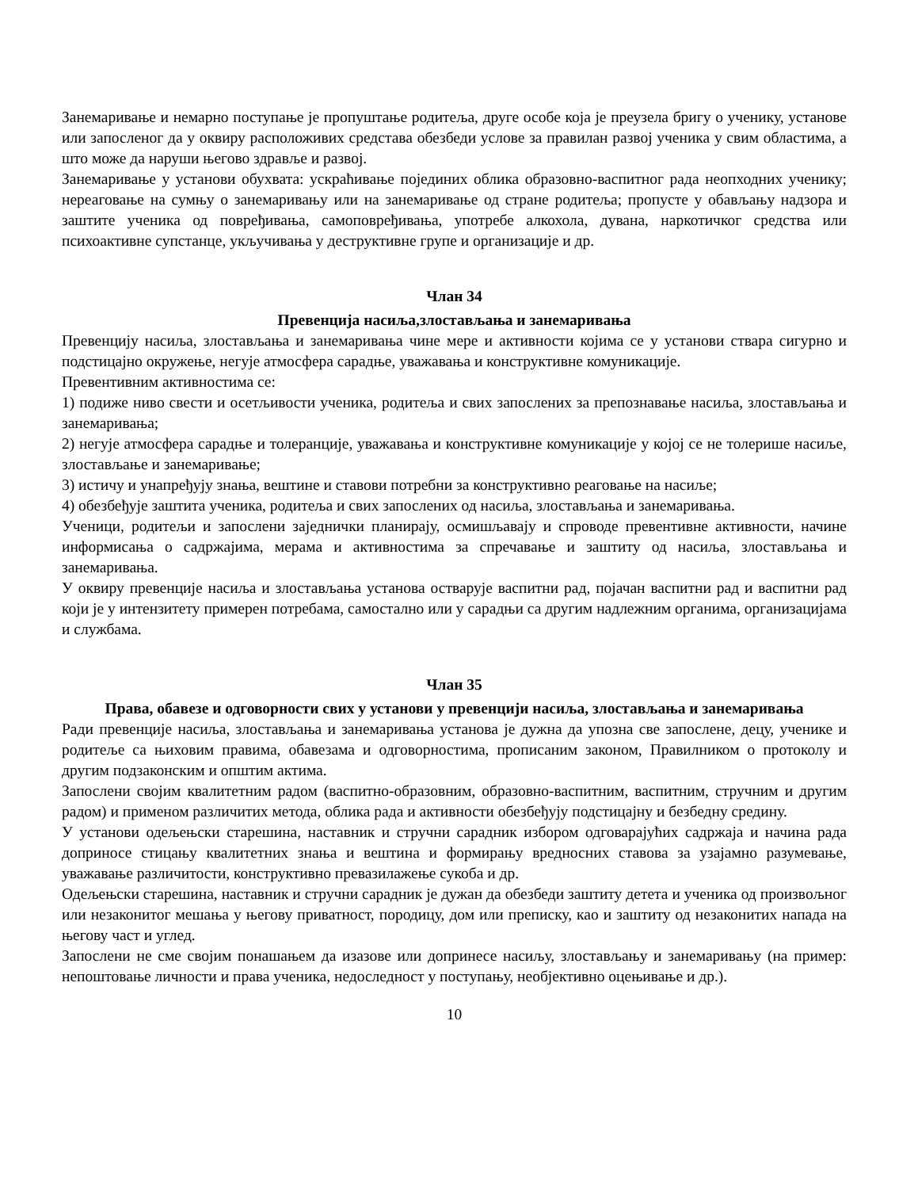Занемаривање и немарно поступање је пропуштање родитеља, друге особе која је преузела бригу о ученику, установе или запосленог да у оквиру расположивих средстава обезбеди услове за правилан развој ученика у свим областима, а што може да наруши његово здравље и развој.
Занемаривање у установи обухвата: ускраћивање појединих облика образовно-васпитног рада неопходних ученику; нереаговање на сумњу о занемаривању или на занемаривање од стране родитеља; пропусте у обављању надзора и заштите ученика од повређивања, самоповређивања, употребе алкохола, дувана, наркотичког средства или психоактивне супстанце, укључивања у деструктивне групе и организације и др.
Члан 34
Превенција насиља,злостављања и занемаривања
Превенцију насиља, злостављања и занемаривања чине мере и активности којима се у установи ствара сигурно и подстицајно окружење, негује атмосфера сарадње, уважавања и конструктивне комуникације.
Превентивним активностима се:
1) подиже ниво свести и осетљивости ученика, родитеља и свих запослених за препознавање насиља, злостављања и занемаривања;
2) негује атмосфера сарадње и толеранције, уважавања и конструктивне комуникације у којој се не толерише насиље, злостављање и занемаривање;
3) истичу и унапређују знања, вештине и ставови потребни за конструктивно реаговање на насиље;
4) обезбеђује заштита ученика, родитеља и свих запослених од насиља, злостављања и занемаривања.
Ученици, родитељи и запослени заједнички планирају, осмишљавају и спроводе превентивне активности, начине информисања о садржајима, мерама и активностима за спречавање и заштиту од насиља, злостављања и занемаривања.
У оквиру превенције насиља и злостављања установа остварује васпитни рад, појачан васпитни рад и васпитни рад који је у интензитету примерен потребама, самостално или у сарадњи са другим надлежним органима, организацијама и службама.
Члан 35
Права, обавезе и одговорности свих у установи у превенцији насиља, злостављања и занемаривања
Ради превенције насиља, злостављања и занемаривања установа је дужна да упозна све запослене, децу, ученике и родитеље са њиховим правима, обавезама и одговорностима, прописаним законом, Правилником о протоколу и другим подзаконским и општим актима.
Запослени својим квалитетним радом (васпитно-образовним, образовно-васпитним, васпитним, стручним и другим радом) и применом различитих метода, облика рада и активности обезбеђују подстицајну и безбедну средину.
У установи одељењски старешина, наставник и стручни сарадник избором одговарајућих садржаја и начина рада доприносе стицању квалитетних знања и вештина и формирању вредносних ставова за узајамно разумевање, уважавање различитости, конструктивно превазилажење сукоба и др.
Одељењски старешина, наставник и стручни сарадник је дужан да обезбеди заштиту детета и ученика од произвољног или незаконитог мешања у његову приватност, породицу, дом или преписку, као и заштиту од незаконитих напада на његову част и углед.
Запослени не сме својим понашањем да изазове или допринесе насиљу, злостављању и занемаривању (на пример: непоштовање личности и права ученика, недоследност у поступању, необјективно оцењивање и др.).
10